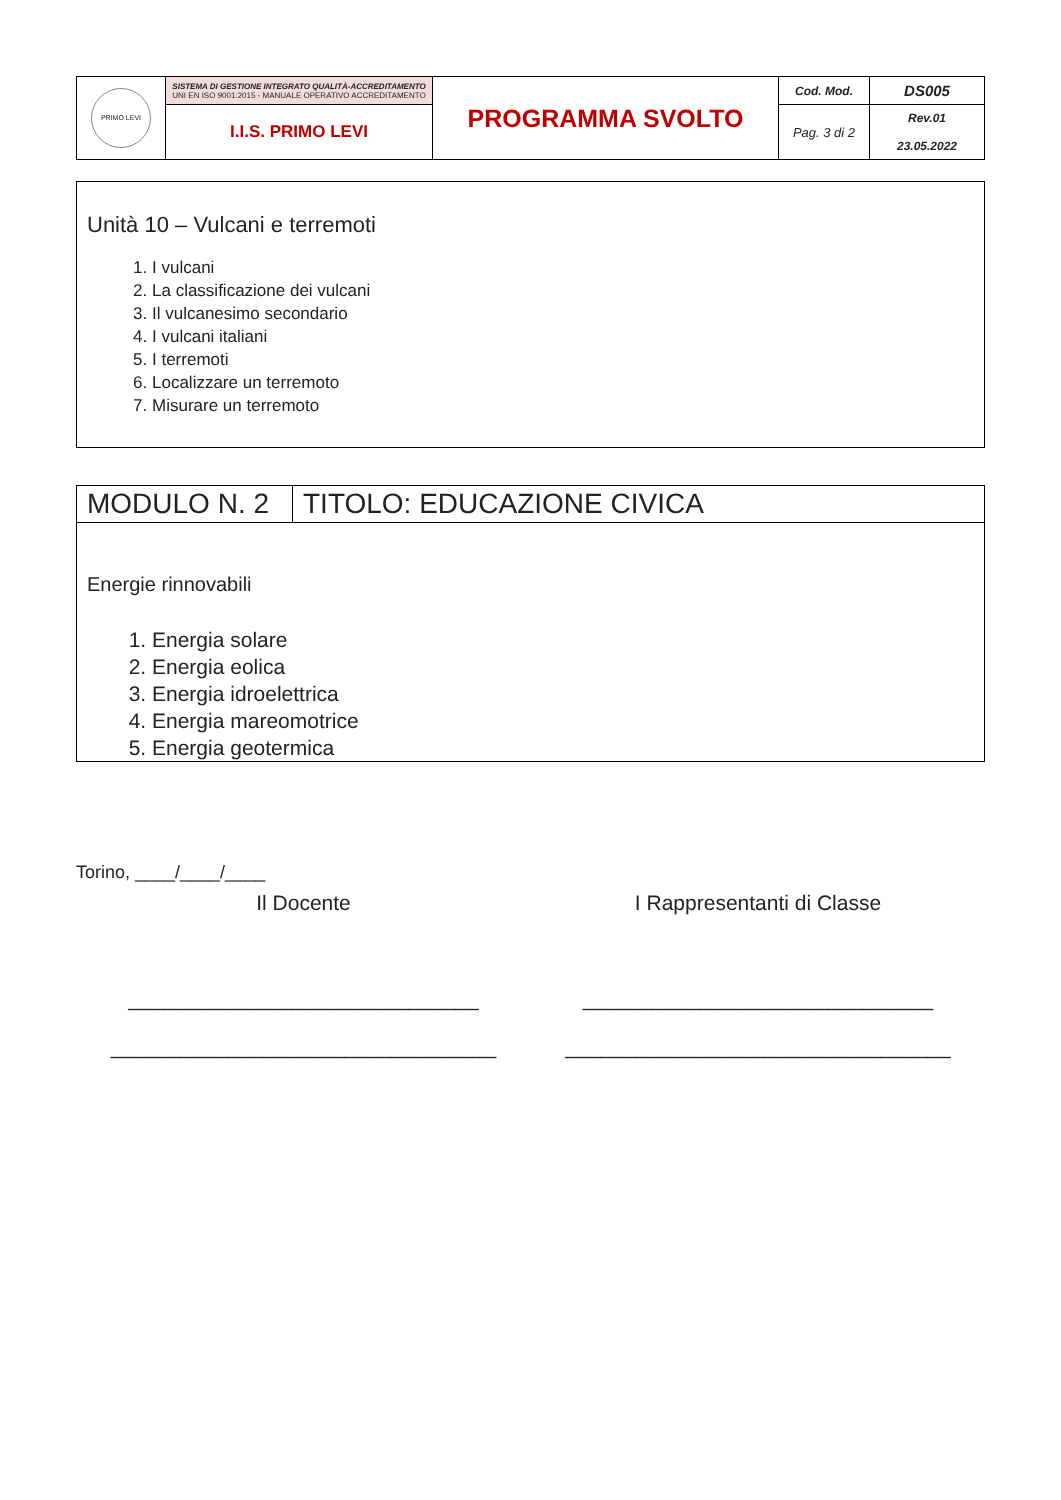| PRIMO LEVI | SISTEMA DI GESTIONE INTEGRATO QUALITÀ-ACCREDITAMENTO UNI EN ISO 9001:2015 - MANUALE OPERATIVO ACCREDITAMENTO | PROGRAMMA SVOLTO | Cod. Mod. | DS005 |
| | I.I.S. PRIMO LEVI | | Pag. 3 di 2 | Rev.01 23.05.2022 |
Unità 10 – Vulcani e terremoti
1. I vulcani
2. La classificazione dei vulcani
3. Il vulcanesimo secondario
4. I vulcani italiani
5. I terremoti
6. Localizzare un terremoto
7. Misurare un terremoto
| MODULO N. 2 | TITOLO: EDUCAZIONE CIVICA |
| Energie rinnovabili 1. Energia solare 2. Energia eolica 3. Energia idroelettrica 4. Energia mareomotrice 5. Energia geotermica | |
Torino, ____/____/____
Il Docente
______________________________
_________________________________
I Rappresentanti di Classe
______________________________
_________________________________